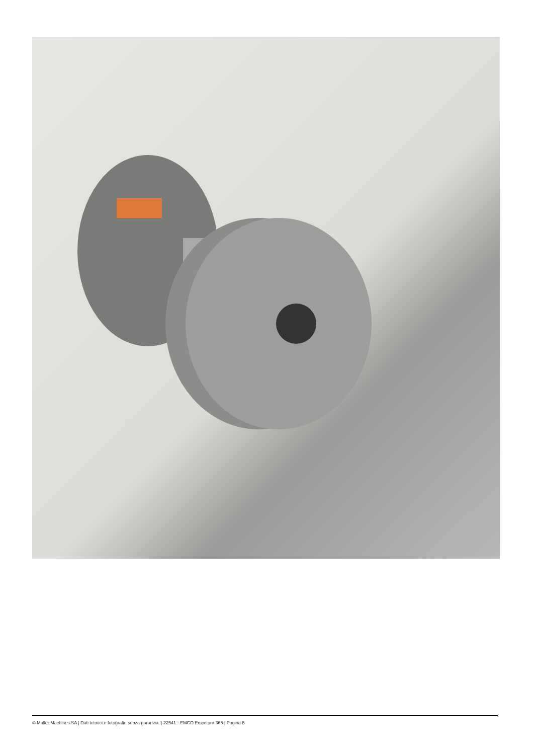© Muller Machines SA | Dati tecnici e fotografie senza garanzia. | 22541 - EMCO Emcoturn 365 | Pagina 6